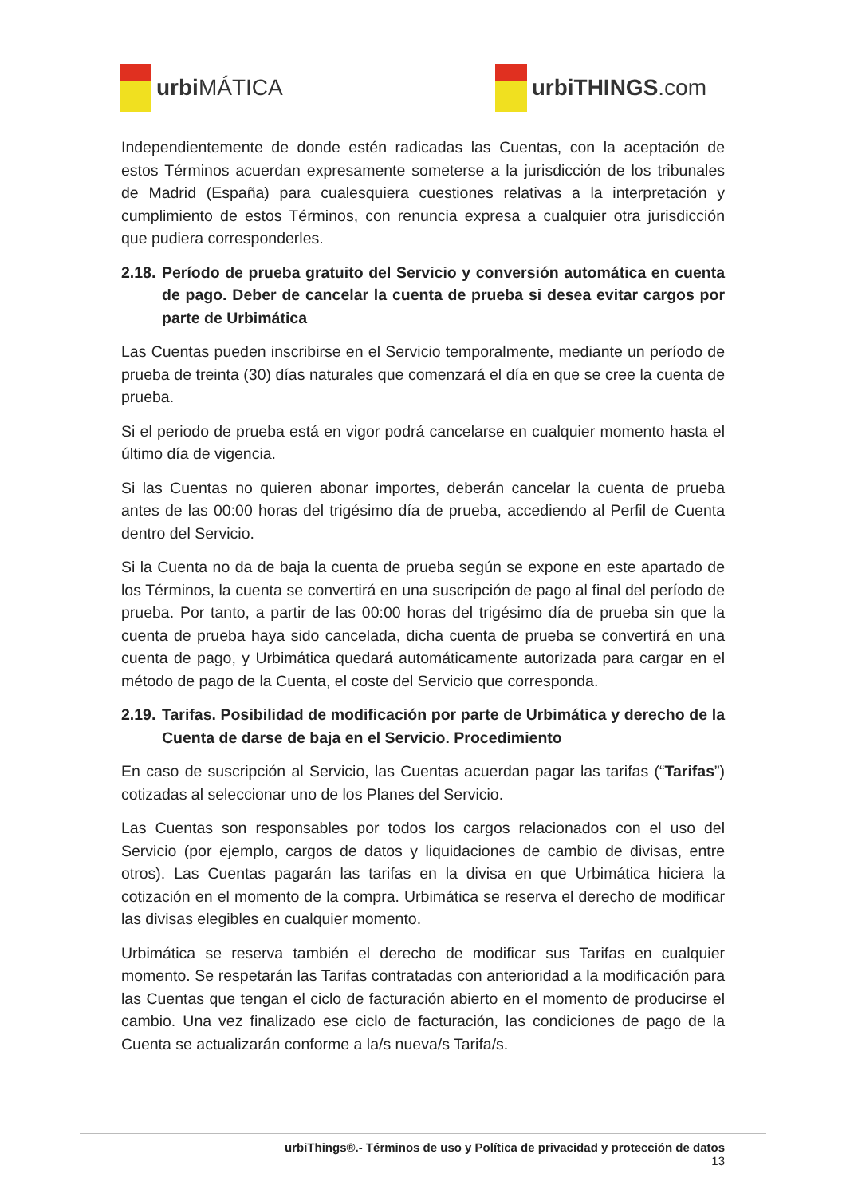urbi MÁTICA urbiTHINGS.com
Independientemente de donde estén radicadas las Cuentas, con la aceptación de estos Términos acuerdan expresamente someterse a la jurisdicción de los tribunales de Madrid (España) para cualesquiera cuestiones relativas a la interpretación y cumplimiento de estos Términos, con renuncia expresa a cualquier otra jurisdicción que pudiera corresponderles.
2.18. Período de prueba gratuito del Servicio y conversión automática en cuenta de pago. Deber de cancelar la cuenta de prueba si desea evitar cargos por parte de Urbimática
Las Cuentas pueden inscribirse en el Servicio temporalmente, mediante un período de prueba de treinta (30) días naturales que comenzará el día en que se cree la cuenta de prueba.
Si el periodo de prueba está en vigor podrá cancelarse en cualquier momento hasta el último día de vigencia.
Si las Cuentas no quieren abonar importes, deberán cancelar la cuenta de prueba antes de las 00:00 horas del trigésimo día de prueba, accediendo al Perfil de Cuenta dentro del Servicio.
Si la Cuenta no da de baja la cuenta de prueba según se expone en este apartado de los Términos, la cuenta se convertirá en una suscripción de pago al final del período de prueba. Por tanto, a partir de las 00:00 horas del trigésimo día de prueba sin que la cuenta de prueba haya sido cancelada, dicha cuenta de prueba se convertirá en una cuenta de pago, y Urbimática quedará automáticamente autorizada para cargar en el método de pago de la Cuenta, el coste del Servicio que corresponda.
2.19. Tarifas. Posibilidad de modificación por parte de Urbimática y derecho de la Cuenta de darse de baja en el Servicio. Procedimiento
En caso de suscripción al Servicio, las Cuentas acuerdan pagar las tarifas (“Tarifas”) cotizadas al seleccionar uno de los Planes del Servicio.
Las Cuentas son responsables por todos los cargos relacionados con el uso del Servicio (por ejemplo, cargos de datos y liquidaciones de cambio de divisas, entre otros). Las Cuentas pagarán las tarifas en la divisa en que Urbimática hiciera la cotización en el momento de la compra. Urbimática se reserva el derecho de modificar las divisas elegibles en cualquier momento.
Urbimática se reserva también el derecho de modificar sus Tarifas en cualquier momento. Se respetarán las Tarifas contratadas con anterioridad a la modificación para las Cuentas que tengan el ciclo de facturación abierto en el momento de producirse el cambio. Una vez finalizado ese ciclo de facturación, las condiciones de pago de la Cuenta se actualizarán conforme a la/s nueva/s Tarifa/s.
urbiThings®.- Términos de uso y Política de privacidad y protección de datos
13